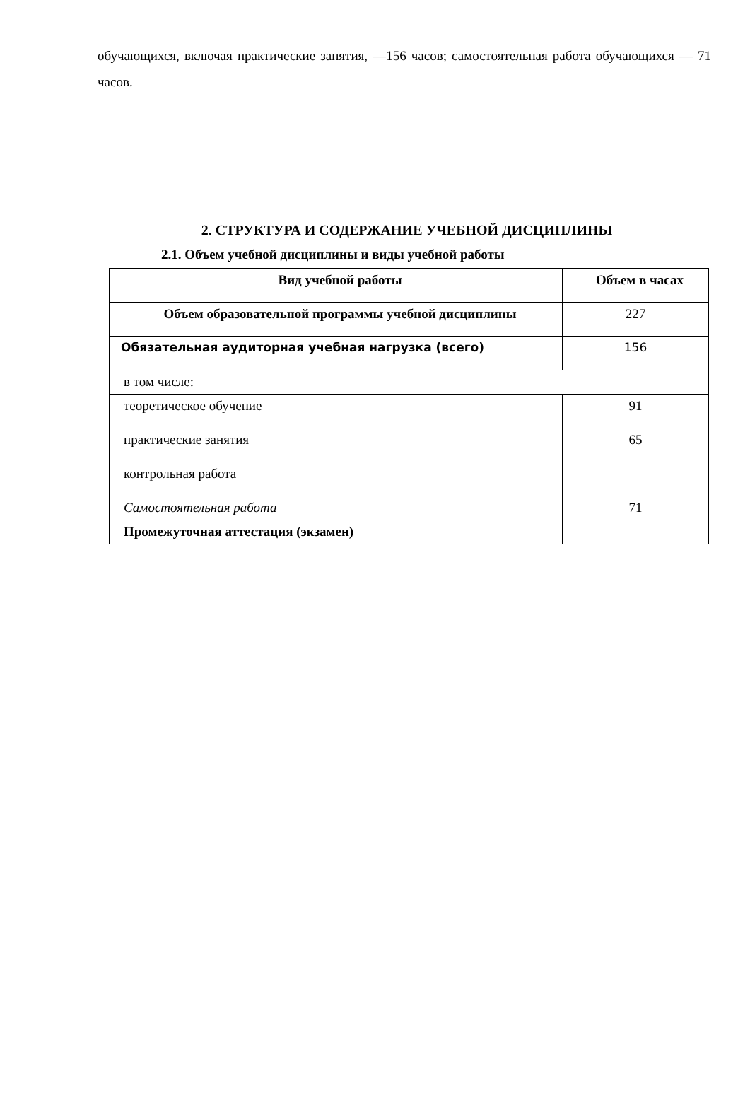обучающихся, включая практические занятия, —156 часов; самостоятельная работа обучающихся — 71 часов.
2. СТРУКТУРА И СОДЕРЖАНИЕ УЧЕБНОЙ ДИСЦИПЛИНЫ
2.1. Объем учебной дисциплины и виды учебной работы
| Вид учебной работы | Объем в часах |
| --- | --- |
| Объем образовательной программы учебной дисциплины | 227 |
| Обязательная аудиторная учебная нагрузка (всего) | 156 |
| в том числе: | |
| теоретическое обучение | 91 |
| практические занятия | 65 |
| контрольная работа | |
| Самостоятельная работа | 71 |
| Промежуточная аттестация (экзамен) | |